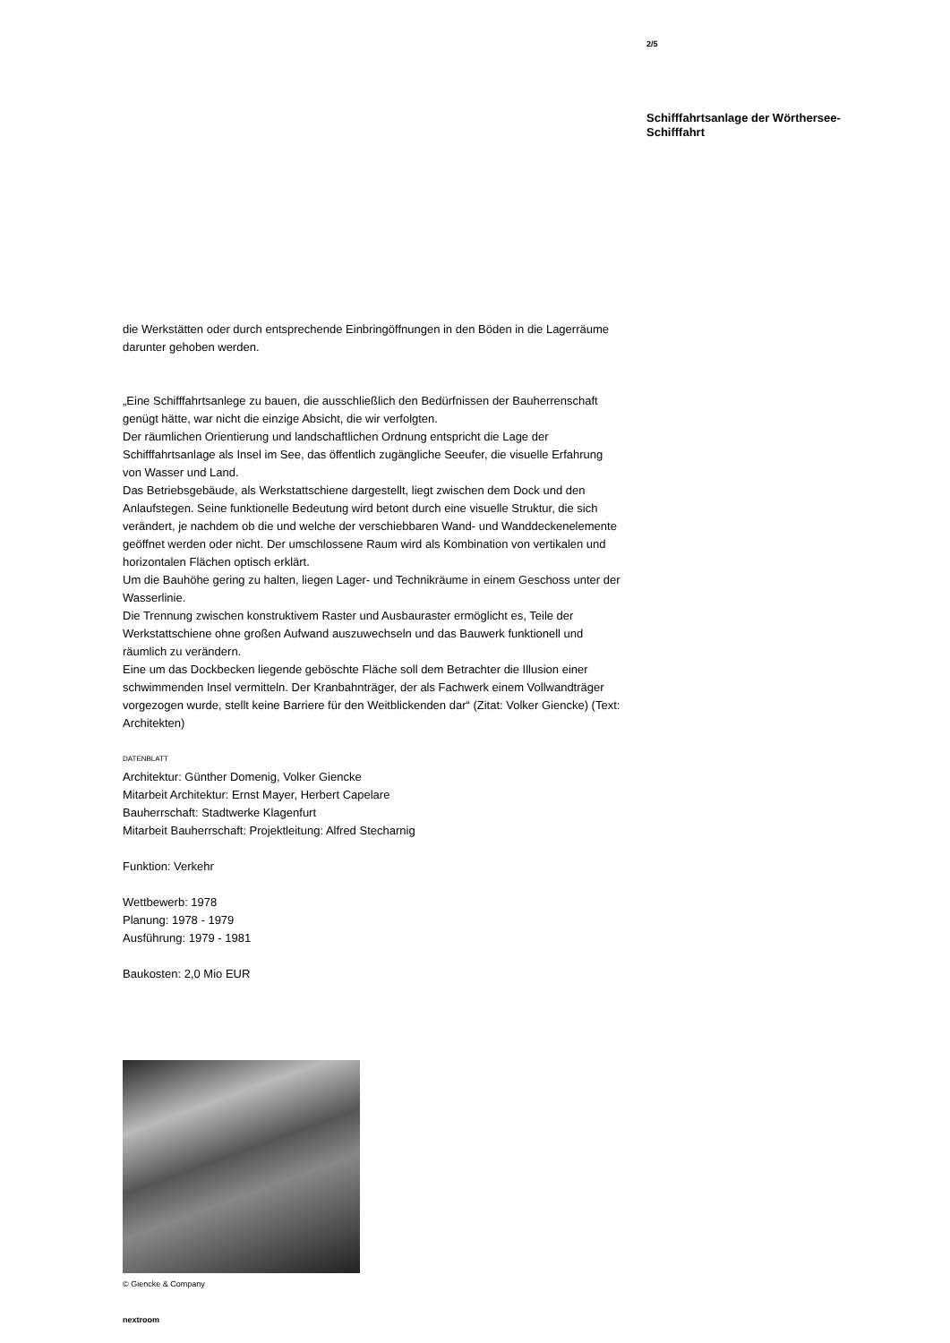2/5
Schifffahrtsanlage der Wörthersee-Schifffahrt
die Werkstätten oder durch entsprechende Einbringöffnungen in den Böden in die Lagerräume darunter gehoben werden.
„Eine Schifffahrtsanlege zu bauen, die ausschließlich den Bedürfnissen der Bauherrenschaft genügt hätte, war nicht die einzige Absicht, die wir verfolgten.
Der räumlichen Orientierung und landschaftlichen Ordnung entspricht die Lage der Schifffahrtsanlage als Insel im See, das öffentlich zugängliche Seeufer, die visuelle Erfahrung von Wasser und Land.
Das Betriebsgebäude, als Werkstattschiene dargestellt, liegt zwischen dem Dock und den Anlaufstegen. Seine funktionelle Bedeutung wird betont durch eine visuelle Struktur, die sich verändert, je nachdem ob die und welche der verschiebbaren Wand- und Wanddeckenelemente geöffnet werden oder nicht. Der umschlossene Raum wird als Kombination von vertikalen und horizontalen Flächen optisch erklärt.
Um die Bauhöhe gering zu halten, liegen Lager- und Technikräume in einem Geschoss unter der Wasserlinie.
Die Trennung zwischen konstruktivem Raster und Ausbauraster ermöglicht es, Teile der Werkstattschiene ohne großen Aufwand auszuwechseln und das Bauwerk funktionell und räumlich zu verändern.
Eine um das Dockbecken liegende geböschte Fläche soll dem Betrachter die Illusion einer schwimmenden Insel vermitteln. Der Kranbahnträger, der als Fachwerk einem Vollwandträger vorgezogen wurde, stellt keine Barriere für den Weitblickenden dar“ (Zitat: Volker Giencke) (Text: Architekten)
DATENBLATT
Architektur: Günther Domenig, Volker Giencke
Mitarbeit Architektur: Ernst Mayer, Herbert Capelare
Bauherrschaft: Stadtwerke Klagenfurt
Mitarbeit Bauherrschaft: Projektleitung: Alfred Stecharnig
Funktion: Verkehr
Wettbewerb: 1978
Planung: 1978 - 1979
Ausführung: 1979 - 1981
Baukosten: 2,0 Mio EUR
© Giencke & Company
nextroom